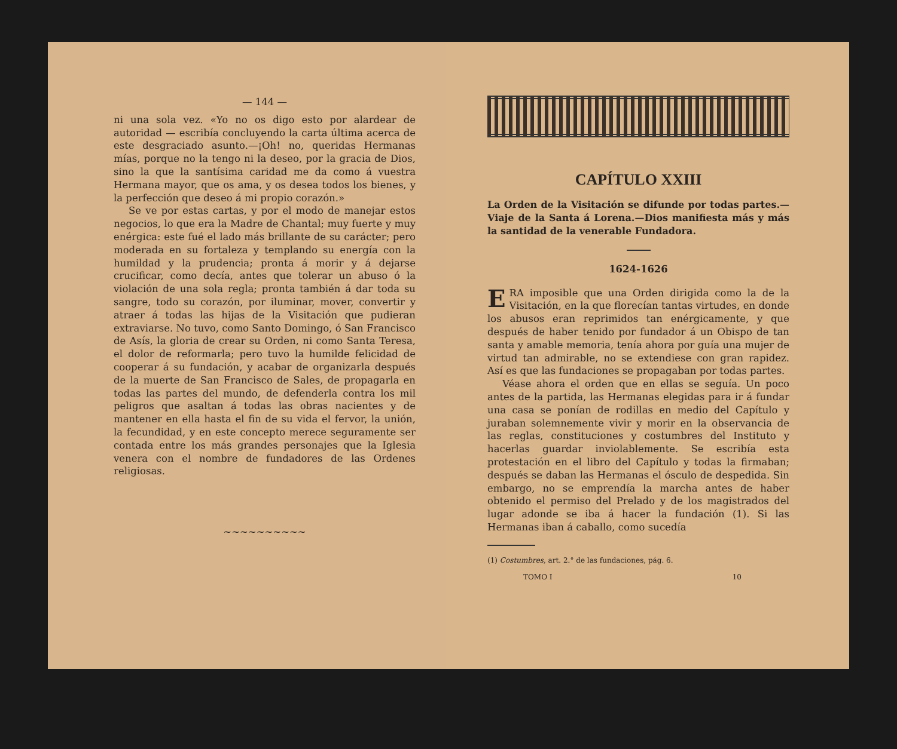— 144 —
ni una sola vez. «Yo no os digo esto por alardear de autoridad — escribía concluyendo la carta última acerca de este desgraciado asunto.—¡Oh! no, queridas Hermanas mías, porque no la tengo ni la deseo, por la gracia de Dios, sino la que la santísima caridad me da como á vuestra Hermana mayor, que os ama, y os desea todos los bienes, y la perfección que deseo á mi propio corazón.»
Se ve por estas cartas, y por el modo de manejar estos negocios, lo que era la Madre de Chantal; muy fuerte y muy enérgica: este fué el lado más brillante de su carácter; pero moderada en su fortaleza y templando su energía con la humildad y la prudencia; pronta á morir y á dejarse crucificar, como decía, antes que tolerar un abuso ó la violación de una sola regla; pronta también á dar toda su sangre, todo su corazón, por iluminar, mover, convertir y atraer á todas las hijas de la Visitación que pudieran extraviarse. No tuvo, como Santo Domingo, ó San Francisco de Asís, la gloria de crear su Orden, ni como Santa Teresa, el dolor de reformarla; pero tuvo la humilde felicidad de cooperar á su fundación, y acabar de organizarla después de la muerte de San Francisco de Sales, de propagarla en todas las partes del mundo, de defenderla contra los mil peligros que asaltan á todas las obras nacientes y de mantener en ella hasta el fin de su vida el fervor, la unión, la fecundidad, y en este concepto merece seguramente ser contada entre los más grandes personajes que la Iglesia venera con el nombre de fundadores de las Ordenes religiosas.
~~~~~~~~~~
CAPÍTULO XXIII
La Orden de la Visitación se difunde por todas partes.—Viaje de la Santa á Lorena.—Dios manifiesta más y más la santidad de la venerable Fundadora.
1624-1626
ERA imposible que una Orden dirigida como la de la Visitación, en la que florecían tantas virtudes, en donde los abusos eran reprimidos tan enérgicamente, y que después de haber tenido por fundador á un Obispo de tan santa y amable memoria, tenía ahora por guía una mujer de virtud tan admirable, no se extendiese con gran rapidez. Así es que las fundaciones se propagaban por todas partes.
Véase ahora el orden que en ellas se seguía. Un poco antes de la partida, las Hermanas elegidas para ir á fundar una casa se ponían de rodillas en medio del Capítulo y juraban solemnemente vivir y morir en la observancia de las reglas, constituciones y costumbres del Instituto y hacerlas guardar inviolablemente. Se escribía esta protestación en el libro del Capítulo y todas la firmaban; después se daban las Hermanas el ósculo de despedida. Sin embargo, no se emprendía la marcha antes de haber obtenido el permiso del Prelado y de los magistrados del lugar adonde se iba á hacer la fundación (1). Si las Hermanas iban á caballo, como sucedía
(1) Costumbres, art. 2.° de las fundaciones, pág. 6.
TOMO I 10